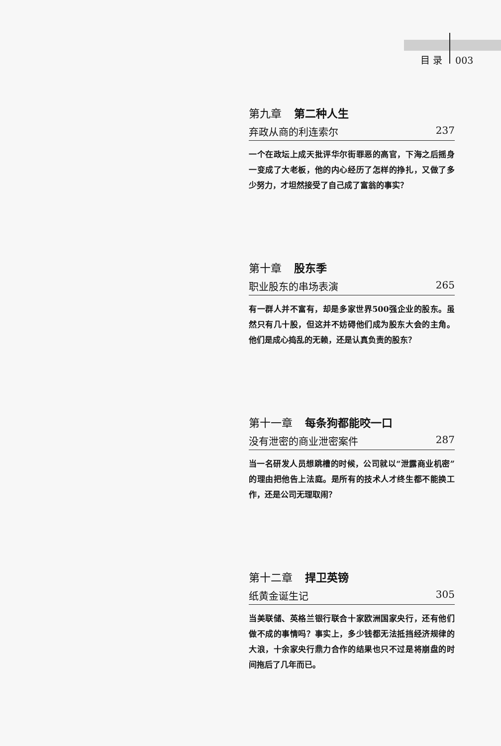目 录 003
第九章 第二种人生
弃政从商的利连索尔 237
一个在政坛上成天批评华尔街罪恶的高官，下海之后摇身一变成了大老板，他的内心经历了怎样的挣扎，又做了多少努力，才坦然接受了自己成了富翁的事实？
第十章 股东季
职业股东的串场表演 265
有一群人并不富有，却是多家世界500强企业的股东。虽然只有几十股，但这并不妨碍他们成为股东大会的主角。他们是成心捣乱的无赖，还是认真负责的股东？
第十一章 每条狗都能咬一口
没有泄密的商业泄密案件 287
当一名研发人员想跳槽的时候，公司就以“泄露商业机密”的理由把他告上法庭。是所有的技术人才终生都不能换工作，还是公司无理取闹？
第十二章 捍卫英镑
纸黄金诞生记 305
当美联储、英格兰银行联合十家欧洲国家央行，还有他们做不成的事情吗？事实上，多少钱都无法抵挡经济规律的大浪，十余家央行鼎力合作的结果也只不过是将崩盘的时间拖后了几年而已。